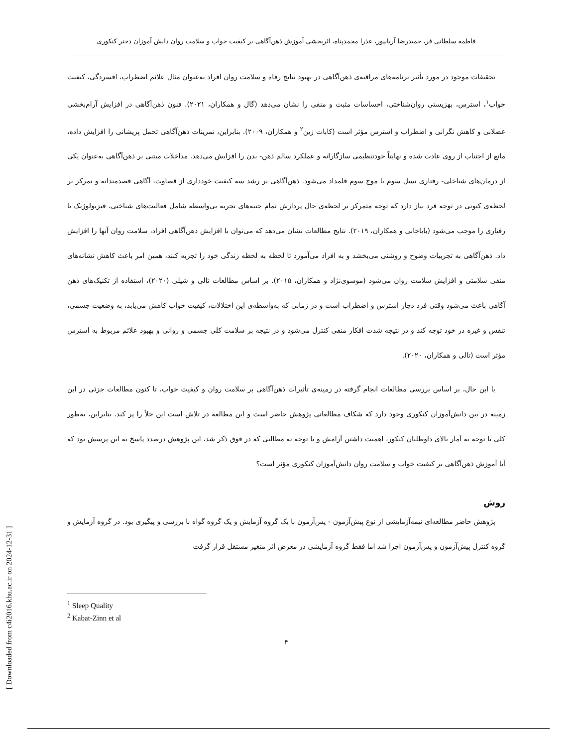[ Downloaded from c4i2016.khu.ac.ir on 2024-12-31 ]
فاطمه سلطانی فر، حمیدرضا آریانپور، عذرا محمدپناه، اثربخشی آموزش ذهن‌آگاهی بر کیفیت خواب و سلامت روان دانش آموزان دختر کنکوری
تحقیقات موجود در مورد تأثیر برنامه‌های مراقبه‌ی ذهن‌آگاهی در بهبود نتایج رفاه و سلامت روان افراد به‌عنوان مثال علائم اضطراب، افسردگی، کیفیت خواب<sup>۱</sup>، استرس، بهزیستی روان‌شناختی، احساسات مثبت و منفی را نشان می‌دهد (گال و همکاران، ۲۰۲۱). فنون ذهن‌آگاهی در افزایش آرام‌بخشی عضلانی و کاهش نگرانی و اضطراب و استرس مؤثر است (کابات زین<sup>۲</sup> و همکاران، ۲۰۰۹). بنابراین، تمرینات ذهن‌آگاهی تحمل پریشانی را افزایش داده، مانع از اجتناب از روی عادت شده و نهایتاً خودتنظیمی سازگارانه و عملکرد سالم ذهن- بدن را افزایش می‌دهد. مداخلات مبتنی بر ذهن‌آگاهی به‌عنوان یکی از درمان‌های شناخلی- رفتاری نسل سوم یا موج سوم قلمداد می‌شود. ذهن‌آگاهی بر رشد سه کیفیت خودداری از قضاوت، آگاهی قصدمندانه و تمرکز بر لحظه‌ی کنونی در توجه فرد نیاز دارد که توجه متمرکز بر لحظه‌ی حال پردازش تمام جنبه‌های تجربه بی‌واسطه شامل فعالیت‌های شناختی، فیزیولوژیک یا رفتاری را موجب می‌شود (باباخانی و همکاران، ۲۰۱۹). نتایج مطالعات نشان می‌دهد که می‌توان با افزایش ذهن‌آگاهی افراد، سلامت روان آنها را افزایش داد. ذهن‌آگاهی به تجربیات وضوح و روشنی می‌بخشد و به افراد می‌آموزد تا لحظه به لحظه زندگی خود را تجربه کنند، همین امر باعث کاهش نشانه‌های منفی سلامتی و افزایش سلامت روان می‌شود (موسوی‌نژاد و همکاران، ۲۰۱۵). بر اساس مطالعات تالی و شیلی (۲۰۲۰)، استفاده از تکنیک‌های ذهن آگاهی باعث می‌شود وقتی فرد دچار استرس و اضطراب است و در زمانی که به‌واسطه‌ی این اختلالات، کیفیت خواب کاهش می‌یابد، به وضعیت جسمی، تنفس و غیره در خود توجه کند و در نتیجه شدت افکار منفی کنترل می‌شود و در نتیجه بر سلامت کلی جسمی و روانی و بهبود علائم مربوط به استرس مؤثر است (تالی و همکاران، ۲۰۲۰).
با این حال، بر اساس بررسی مطالعات انجام گرفته در زمینه‌ی تأثیرات ذهن‌آگاهی بر سلامت روان و کیفیت خواب، تا کنون مطالعات جزئی در این زمینه در بین دانش‌آموزان کنکوری وجود دارد که شکاف مطالعاتی پژوهش حاضر است و این مطالعه در تلاش است این خلأ را پر کند. بنابراین، به‌طور کلی با توجه به آمار بالای داوطلبان کنکور، اهمیت داشتن آرامش و با توجه به مطالبی که در فوق ذکر شد، این پژوهش درصدد پاسخ به این پرسش بود که آیا آموزش ذهن‌آگاهی بر کیفیت خواب و سلامت روان دانش‌آموزان کنکوری مؤثر است؟
روش
پژوهش حاضر مطالعه‌ای نیمه‌آزمایشی از نوع پیش‌آزمون - پس‌آزمون با یک گروه آزمایش و یک گروه گواه با بررسی و پیگیری بود. در گروه آزمایش و گروه کنترل پیش‌آزمون و پس‌آزمون اجرا شد اما فقط گروه آزمایشی در معرض اثر متغیر مستقل قرار گرفت
<sup>1</sup> Sleep Quality
<sup>2</sup> Kabat-Zinn et al
۴